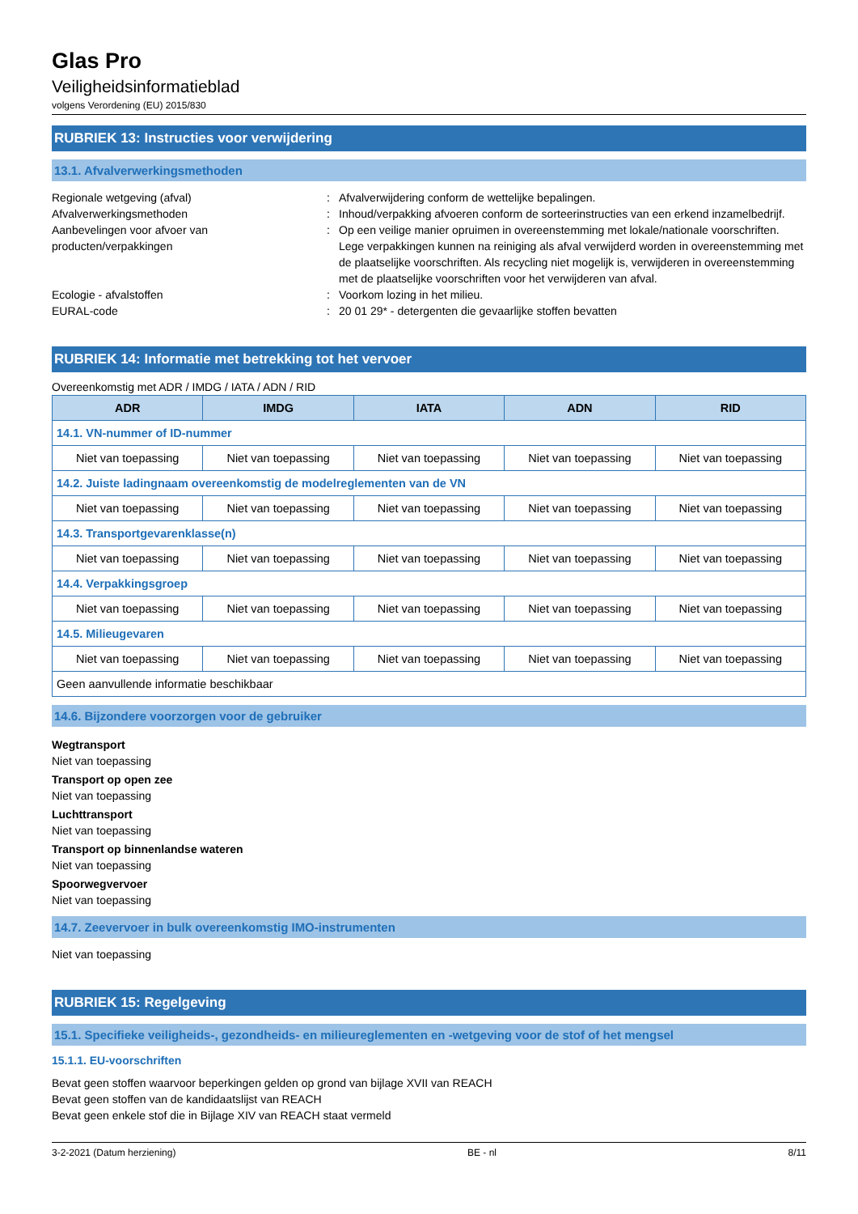Glas Pro
Veiligheidsinformatieblad
volgens Verordening (EU) 2015/830
RUBRIEK 13: Instructies voor verwijdering
13.1. Afvalverwerkingsmethoden
Regionale wetgeving (afval)
:
Afvalverwijdering conform de wettelijke bepalingen.
Afvalverwerkingsmethoden
:
Inhoud/verpakking afvoeren conform de sorteerinstructies van een erkend inzamelbedrijf.
Aanbevelingen voor afvoer van producten/verpakkingen
:
Op een veilige manier opruimen in overeenstemming met lokale/nationale voorschriften. Lege verpakkingen kunnen na reiniging als afval verwijderd worden in overeenstemming met de plaatselijke voorschriften. Als recycling niet mogelijk is, verwijderen in overeenstemming met de plaatselijke voorschriften voor het verwijderen van afval.
Ecologie - afvalstoffen
:
Voorkom lozing in het milieu.
EURAL-code
:
20 01 29* - detergenten die gevaarlijke stoffen bevatten
RUBRIEK 14: Informatie met betrekking tot het vervoer
Overeenkomstig met ADR / IMDG / IATA / ADN / RID
| ADR | IMDG | IATA | ADN | RID |
| --- | --- | --- | --- | --- |
| 14.1. VN-nummer of ID-nummer | | | | |
| Niet van toepassing | Niet van toepassing | Niet van toepassing | Niet van toepassing | Niet van toepassing |
| 14.2. Juiste ladingnaam overeenkomstig de modelreglementen van de VN | | | | |
| Niet van toepassing | Niet van toepassing | Niet van toepassing | Niet van toepassing | Niet van toepassing |
| 14.3. Transportgevarenklasse(n) | | | | |
| Niet van toepassing | Niet van toepassing | Niet van toepassing | Niet van toepassing | Niet van toepassing |
| 14.4. Verpakkingsgroep | | | | |
| Niet van toepassing | Niet van toepassing | Niet van toepassing | Niet van toepassing | Niet van toepassing |
| 14.5. Milieugevaren | | | | |
| Niet van toepassing | Niet van toepassing | Niet van toepassing | Niet van toepassing | Niet van toepassing |
| Geen aanvullende informatie beschikbaar | | | | |
14.6. Bijzondere voorzorgen voor de gebruiker
Wegtransport
Niet van toepassing
Transport op open zee
Niet van toepassing
Luchttransport
Niet van toepassing
Transport op binnenlandse wateren
Niet van toepassing
Spoorwegvervoer
Niet van toepassing
14.7. Zeevervoer in bulk overeenkomstig IMO-instrumenten
Niet van toepassing
RUBRIEK 15: Regelgeving
15.1. Specifieke veiligheids-, gezondheids- en milieureglementen en -wetgeving voor de stof of het mengsel
15.1.1. EU-voorschriften
Bevat geen stoffen waarvoor beperkingen gelden op grond van bijlage XVII van REACH
Bevat geen stoffen van de kandidaatslijst van REACH
Bevat geen enkele stof die in Bijlage XIV van REACH staat vermeld
3-2-2021 (Datum herziening) BE - nl 8/11